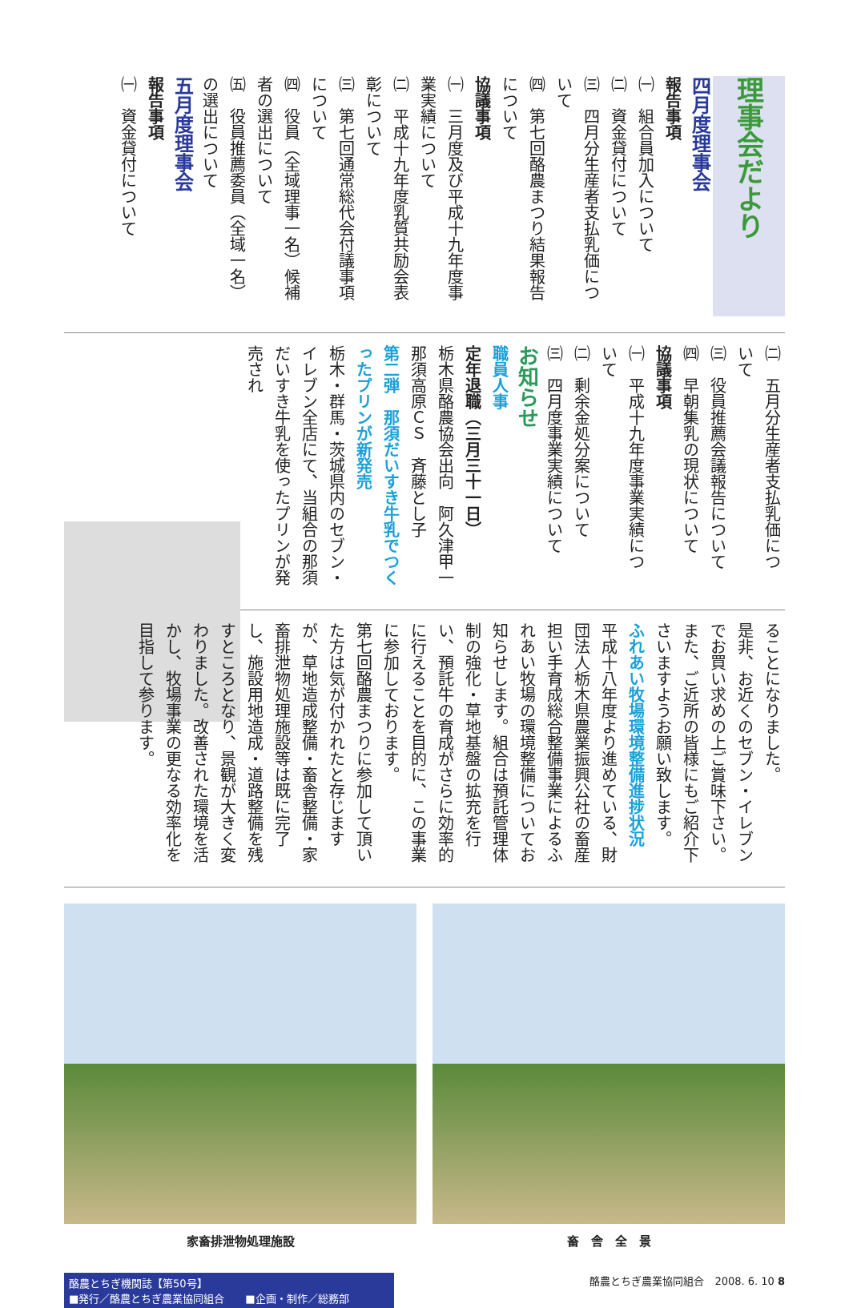理事会だより
四月度理事会
報告事項
㈠　組合員加入について
㈡　資金貸付について
㈢　四月分生産者支払乳価につ
いて
㈣　第七回酪農まつり結果報告
について
協議事項
㈠　三月度及び平成十九年度事
業実績について
㈡　平成十九年度乳質共励会表
彰について
㈢　第七回通常総代会付議事項
について
㈣　役員（全域理事一名）候補
者の選出について
㈤　役員推薦委員（全域一名）
の選出について
五月度理事会
報告事項
㈠　資金貸付について
㈡　五月分生産者支払乳価につ
いて
㈢　役員推薦会議報告について
㈣　早朝集乳の現状について
協議事項
㈠　平成十九年度事業実績につ
いて
㈡　剰余金処分案について
㈢　四月度事業実績について
お知らせ
職員人事
定年退職（三月三十一日）
栃木県酪農協会出向　阿久津甲一
那須高原ＣＳ　斉藤とし子
第二弾　那須だいすき牛乳でつくったプリンが新発売
栃木・群馬・茨城県内のセブン・イレブン全店にて、当組合の那須だいすき牛乳を使ったプリンが発売され
ることになりました。
是非、お近くのセブン・イレブンでお買い求めの上ご賞味下さい。また、ご近所の皆様にもご紹介下さいますようお願い致します。
ふれあい牧場環境整備進捗状況
平成十八年度より進めている、財団法人栃木県農業振興公社の畜産担い手育成総合整備事業によるふれあい牧場の環境整備についてお知らせします。組合は預託管理体制の強化・草地基盤の拡充を行い、預託牛の育成がさらに効率的に行えることを目的に、この事業に参加しております。
第七回酪農まつりに参加して頂いた方は気が付かれたと存じますが、草地造成整備・畜舎整備・家畜排泄物処理施設等は既に完了し、施設用地造成・道路整備を残すところとなり、景観が大きく変わりました。改善された環境を活かし、牧場事業の更なる効率化を目指して参ります。
家畜排泄物処理施設 畜　舎　全　景
酪農とちぎ機関誌【第50号】
■発行／酪農とちぎ農業協同組合　　■企画・制作／総務部
酪農とちぎ農業協同組合　2008. 6. 10 8